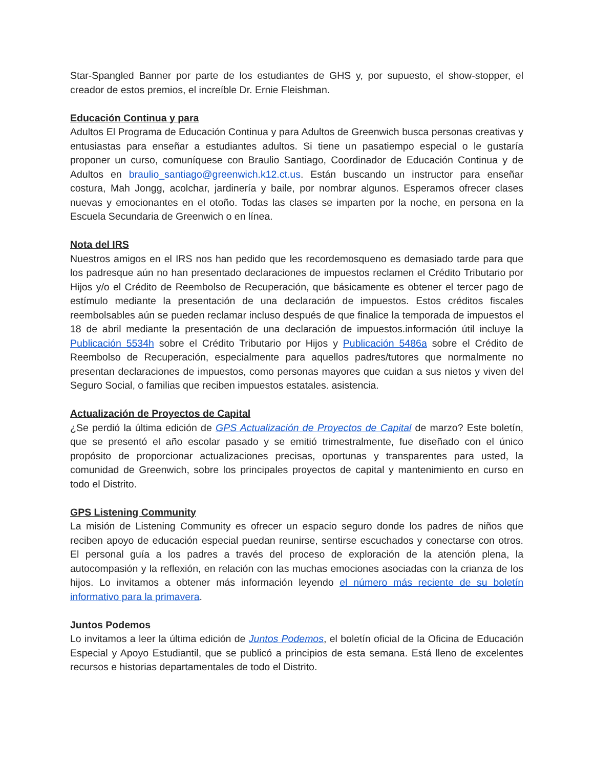Star-Spangled Banner por parte de los estudiantes de GHS y, por supuesto, el show-stopper, el creador de estos premios, el increíble Dr. Ernie Fleishman.
Educación Continua y para
Adultos El Programa de Educación Continua y para Adultos de Greenwich busca personas creativas y entusiastas para enseñar a estudiantes adultos. Si tiene un pasatiempo especial o le gustaría proponer un curso, comuníquese con Braulio Santiago, Coordinador de Educación Continua y de Adultos en braulio_santiago@greenwich.k12.ct.us. Están buscando un instructor para enseñar costura, Mah Jongg, acolchar, jardinería y baile, por nombrar algunos. Esperamos ofrecer clases nuevas y emocionantes en el otoño. Todas las clases se imparten por la noche, en persona en la Escuela Secundaria de Greenwich o en línea.
Nota del IRS
Nuestros amigos en el IRS nos han pedido que les recordemosqueno es demasiado tarde para que los padresque aún no han presentado declaraciones de impuestos reclamen el Crédito Tributario por Hijos y/o el Crédito de Reembolso de Recuperación, que básicamente es obtener el tercer pago de estímulo mediante la presentación de una declaración de impuestos. Estos créditos fiscales reembolsables aún se pueden reclamar incluso después de que finalice la temporada de impuestos el 18 de abril mediante la presentación de una declaración de impuestos.información útil incluye la Publicación 5534h sobre el Crédito Tributario por Hijos y Publicación 5486a sobre el Crédito de Reembolso de Recuperación, especialmente para aquellos padres/tutores que normalmente no presentan declaraciones de impuestos, como personas mayores que cuidan a sus nietos y viven del Seguro Social, o familias que reciben impuestos estatales. asistencia.
Actualización de Proyectos de Capital
¿Se perdió la última edición de GPS Actualización de Proyectos de Capital de marzo? Este boletín, que se presentó el año escolar pasado y se emitió trimestralmente, fue diseñado con el único propósito de proporcionar actualizaciones precisas, oportunas y transparentes para usted, la comunidad de Greenwich, sobre los principales proyectos de capital y mantenimiento en curso en todo el Distrito.
GPS Listening Community
La misión de Listening Community es ofrecer un espacio seguro donde los padres de niños que reciben apoyo de educación especial puedan reunirse, sentirse escuchados y conectarse con otros. El personal guía a los padres a través del proceso de exploración de la atención plena, la autocompasión y la reflexión, en relación con las muchas emociones asociadas con la crianza de los hijos. Lo invitamos a obtener más información leyendo el número más reciente de su boletín informativo para la primavera.
Juntos Podemos
Lo invitamos a leer la última edición de Juntos Podemos, el boletín oficial de la Oficina de Educación Especial y Apoyo Estudiantil, que se publicó a principios de esta semana. Está lleno de excelentes recursos e historias departamentales de todo el Distrito.